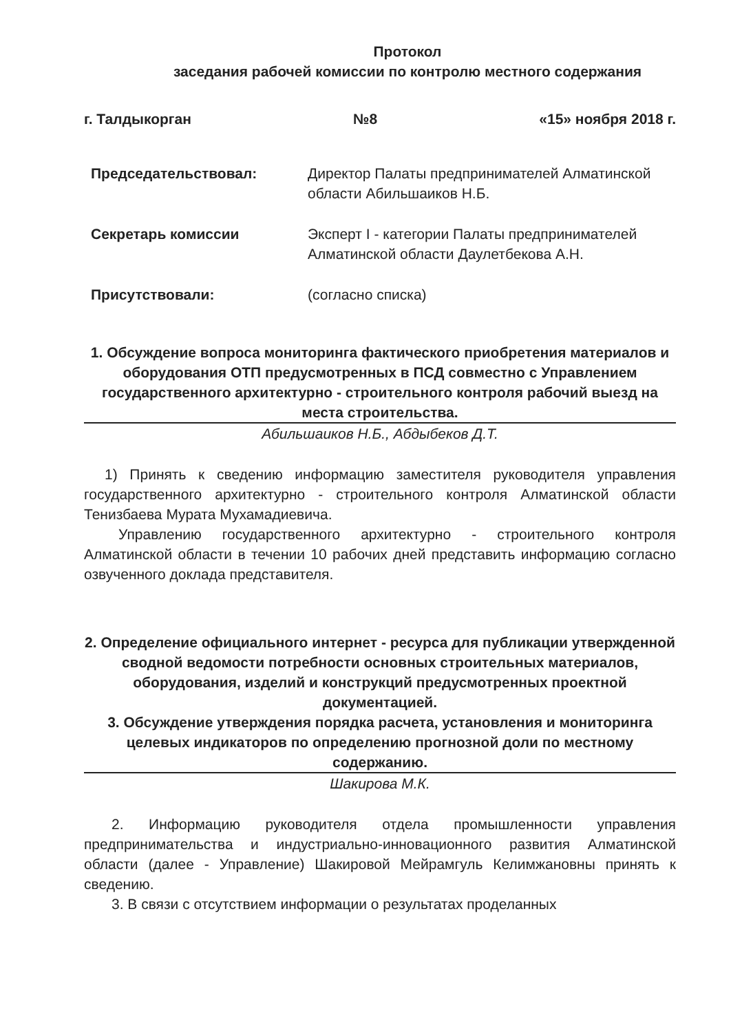Протокол
заседания рабочей комиссии по контролю местного содержания
г. Талдыкорган №8 «15» ноября 2018 г.
Председательствовал: Директор Палаты предпринимателей Алматинской области Абильшаиков Н.Б.
Секретарь комиссии Эксперт I - категории Палаты предпринимателей Алматинской области Даулетбекова А.Н.
Присутствовали: (согласно списка)
1. Обсуждение вопроса мониторинга фактического приобретения материалов и оборудования ОТП предусмотренных в ПСД совместно с Управлением государственного архитектурно - строительного контроля рабочий выезд на места строительства.
Абильшаиков Н.Б., Абдыбеков Д.Т.
1) Принять к сведению информацию заместителя руководителя управления государственного архитектурно - строительного контроля Алматинской области Тенизбаева Мурата Мухамадиевича.
Управлению государственного архитектурно - строительного контроля Алматинской области в течении 10 рабочих дней представить информацию согласно озвученного доклада представителя.
2. Определение официального интернет - ресурса для публикации утвержденной сводной ведомости потребности основных строительных материалов, оборудования, изделий и конструкций предусмотренных проектной документацией.
3. Обсуждение утверждения порядка расчета, установления и мониторинга целевых индикаторов по определению прогнозной доли по местному содержанию.
Шакирова М.К.
2. Информацию руководителя отдела промышленности управления предпринимательства и индустриально-инновационного развития Алматинской области (далее - Управление) Шакировой Мейрамгуль Келимжановны принять к сведению.
3. В связи с отсутствием информации о результатах проделанных